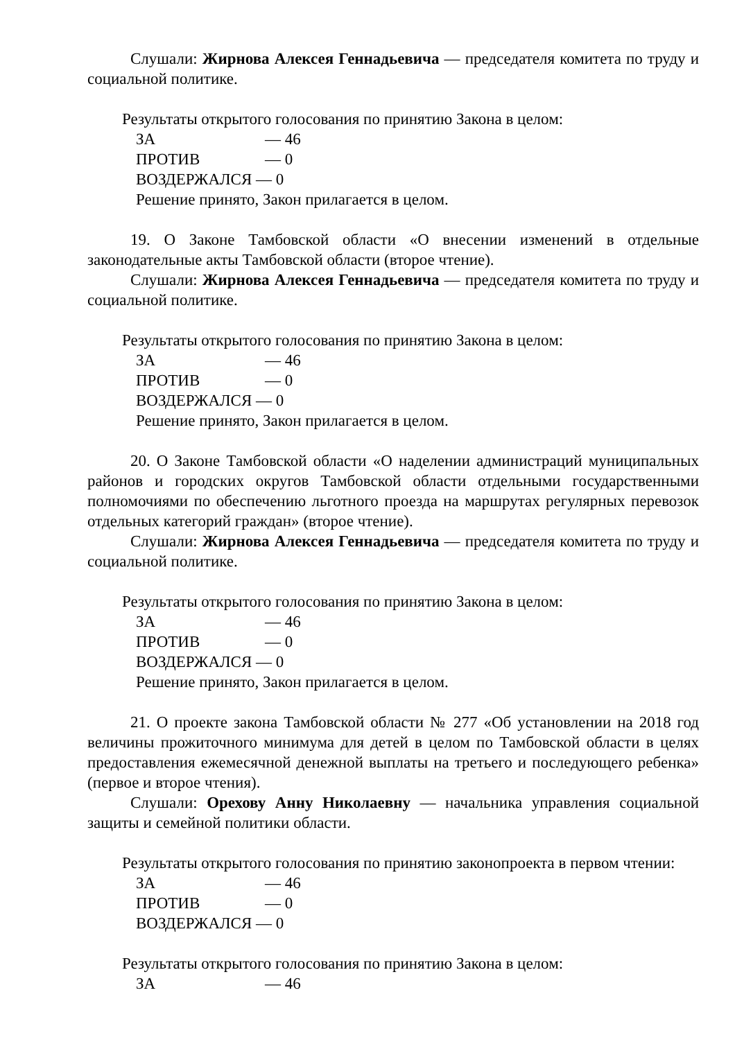Слушали: Жирнова Алексея Геннадьевича — председателя комитета по труду и социальной политике.
Результаты открытого голосования по принятию Закона в целом:
ЗА — 46
ПРОТИВ — 0
ВОЗДЕРЖАЛСЯ — 0
Решение принято, Закон прилагается в целом.
19. О Законе Тамбовской области «О внесении изменений в отдельные законодательные акты Тамбовской области (второе чтение).
Слушали: Жирнова Алексея Геннадьевича — председателя комитета по труду и социальной политике.
Результаты открытого голосования по принятию Закона в целом:
ЗА — 46
ПРОТИВ — 0
ВОЗДЕРЖАЛСЯ — 0
Решение принято, Закон прилагается в целом.
20. О Законе Тамбовской области «О наделении администраций муниципальных районов и городских округов Тамбовской области отдельными государственными полномочиями по обеспечению льготного проезда на маршрутах регулярных перевозок отдельных категорий граждан» (второе чтение).
Слушали: Жирнова Алексея Геннадьевича — председателя комитета по труду и социальной политике.
Результаты открытого голосования по принятию Закона в целом:
ЗА — 46
ПРОТИВ — 0
ВОЗДЕРЖАЛСЯ — 0
Решение принято, Закон прилагается в целом.
21. О проекте закона Тамбовской области № 277 «Об установлении на 2018 год величины прожиточного минимума для детей в целом по Тамбовской области в целях предоставления ежемесячной денежной выплаты на третьего и последующего ребенка» (первое и второе чтения).
Слушали: Орехову Анну Николаевну — начальника управления социальной защиты и семейной политики области.
Результаты открытого голосования по принятию законопроекта в первом чтении:
ЗА — 46
ПРОТИВ — 0
ВОЗДЕРЖАЛСЯ — 0
Результаты открытого голосования по принятию Закона в целом:
ЗА — 46